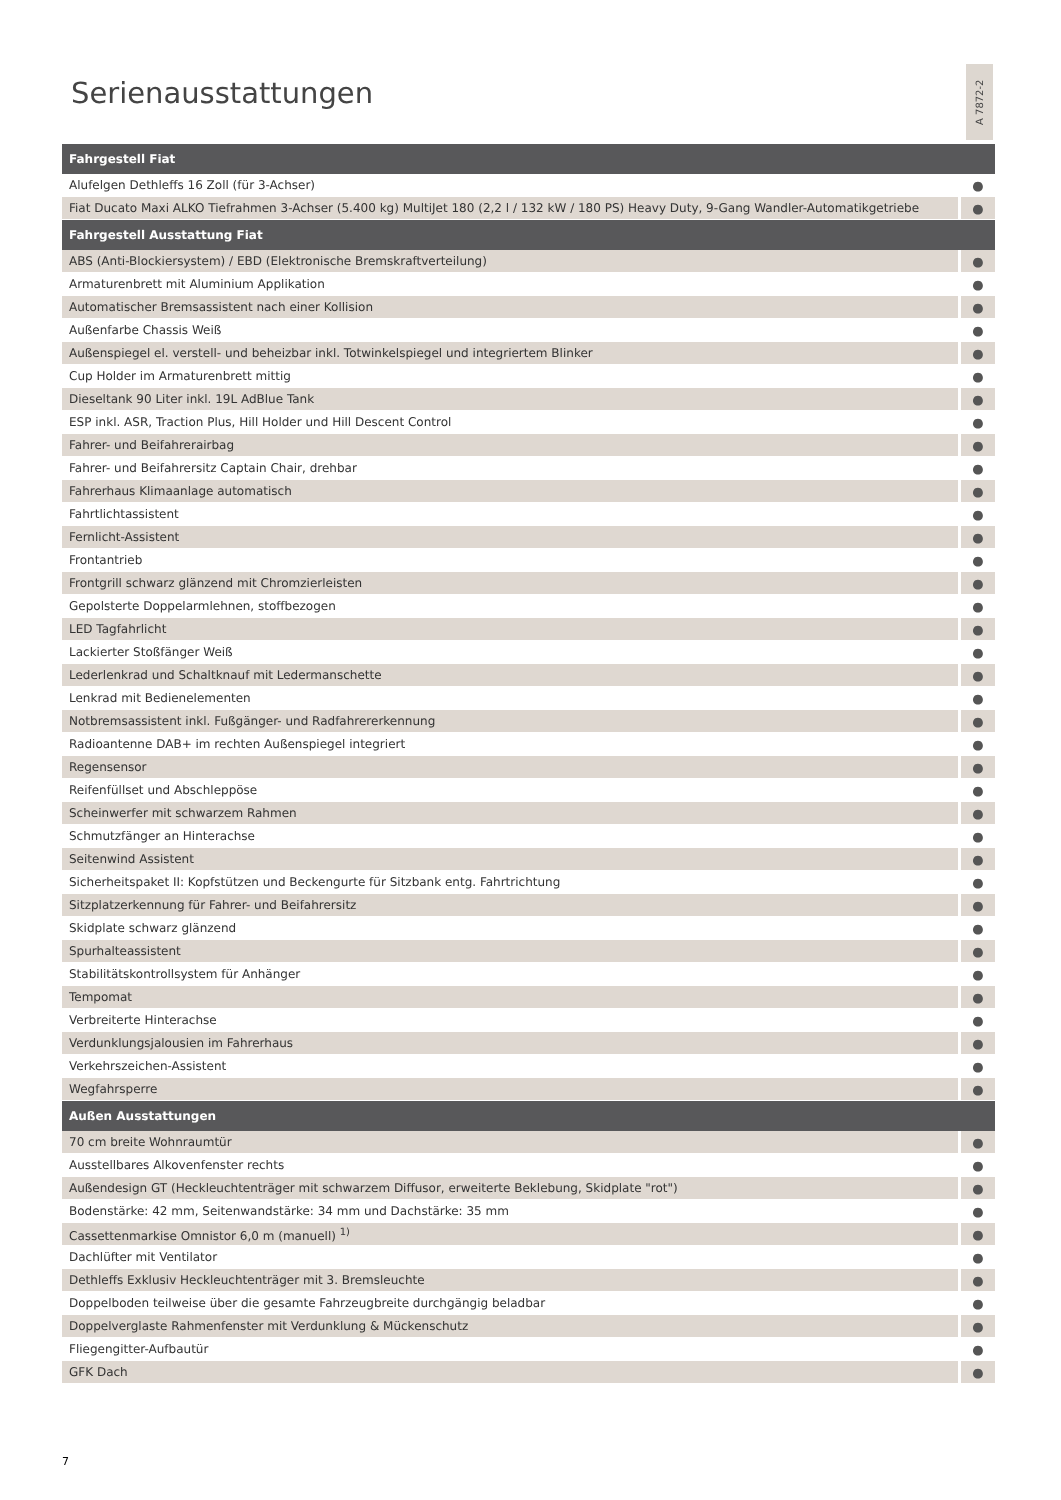Serienausstattungen
A 7872-2
| Fahrgestell Fiat | |
| --- | --- |
| Alufelgen Dethleffs 16 Zoll (für 3-Achser) | ● |
| Fiat Ducato Maxi ALKO Tiefrahmen 3-Achser (5.400 kg) MultiJet 180 (2,2 l / 132 kW / 180 PS) Heavy Duty, 9-Gang Wandler-Automatikgetriebe | ● |
| Fahrgestell Ausstattung Fiat | |
| ABS (Anti-Blockiersystem) / EBD (Elektronische Bremskraftverteilung) | ● |
| Armaturenbrett mit Aluminium Applikation | ● |
| Automatischer Bremsassistent nach einer Kollision | ● |
| Außenfarbe Chassis Weiß | ● |
| Außenspiegel el. verstell- und beheizbar inkl. Totwinkelspiegel und integriertem Blinker | ● |
| Cup Holder im Armaturenbrett mittig | ● |
| Dieseltank 90 Liter inkl. 19L AdBlue Tank | ● |
| ESP inkl. ASR, Traction Plus, Hill Holder und Hill Descent Control | ● |
| Fahrer- und Beifahrerairbag | ● |
| Fahrer- und Beifahrersitz Captain Chair, drehbar | ● |
| Fahrerhaus Klimaanlage automatisch | ● |
| Fahrtlichtassistent | ● |
| Fernlicht-Assistent | ● |
| Frontantrieb | ● |
| Frontgrill schwarz glänzend mit Chromzierleisten | ● |
| Gepolsterte Doppelarmlehnen, stoffbezogen | ● |
| LED Tagfahrlicht | ● |
| Lackierter Stoßfänger Weiß | ● |
| Lederlenkrad und Schaltknauf mit Ledermanschette | ● |
| Lenkrad mit Bedienelementen | ● |
| Notbremsassistent inkl. Fußgänger- und Radfahrererkennung | ● |
| Radioantenne DAB+ im rechten Außenspiegel integriert | ● |
| Regensensor | ● |
| Reifenfüllset und Abschleppöse | ● |
| Scheinwerfer mit schwarzem Rahmen | ● |
| Schmutzfänger an Hinterachse | ● |
| Seitenwind Assistent | ● |
| Sicherheitspaket II: Kopfstützen und Beckengurte für Sitzbank entg. Fahrtrichtung | ● |
| Sitzplatzerkennung für Fahrer- und Beifahrersitz | ● |
| Skidplate schwarz glänzend | ● |
| Spurhalteassistent | ● |
| Stabilitätskontrollsystem für Anhänger | ● |
| Tempomat | ● |
| Verbreiterte Hinterachse | ● |
| Verdunklungsjalousien im Fahrerhaus | ● |
| Verkehrszeichen-Assistent | ● |
| Wegfahrsperre | ● |
| Außen Ausstattungen | |
| 70 cm breite Wohnraumtür | ● |
| Ausstellbares Alkovenfenster rechts | ● |
| Außendesign GT (Heckleuchtenträger mit schwarzem Diffusor, erweiterte Beklebung, Skidplate "rot") | ● |
| Bodenstärke: 42 mm, Seitenwandstärke: 34 mm und Dachstärke: 35 mm | ● |
| Cassettenmarkise Omnistor 6,0 m (manuell) <sup>1)</sup> | ● |
| Dachlüfter mit Ventilator | ● |
| Dethleffs Exklusiv Heckleuchtenträger mit 3. Bremsleuchte | ● |
| Doppelboden teilweise über die gesamte Fahrzeugbreite durchgängig beladbar | ● |
| Doppelverglaste Rahmenfenster mit Verdunklung & Mückenschutz | ● |
| Fliegengitter-Aufbautür | ● |
| GFK Dach | ● |
7